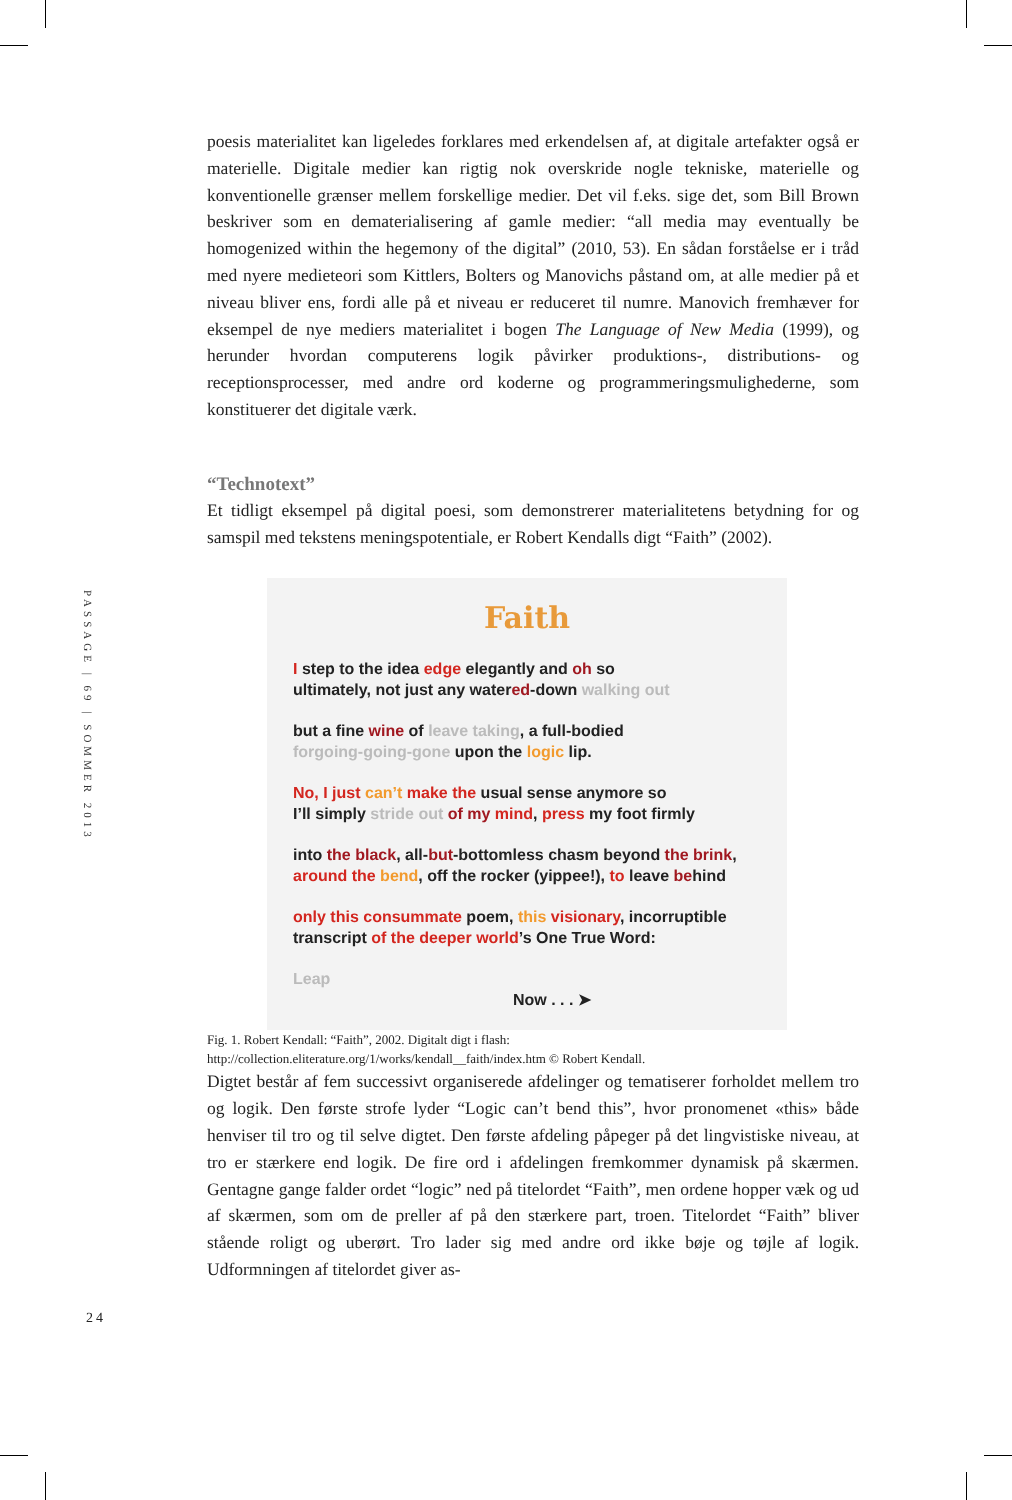PASSAGE | 69 | SOMMER 2013
24
poesis materialitet kan ligeledes forklares med erkendelsen af, at digitale artefakter også er materielle. Digitale medier kan rigtig nok overskride nogle tekniske, materielle og konventionelle grænser mellem forskellige medier. Det vil f.eks. sige det, som Bill Brown beskriver som en dematerialisering af gamle medier: “all media may eventually be homogenized within the hegemony of the digital” (2010, 53). En sådan forståelse er i tråd med nyere medieteori som Kittlers, Bolters og Manovichs påstand om, at alle medier på et niveau bliver ens, fordi alle på et niveau er reduceret til numre. Manovich fremhæver for eksempel de nye mediers materialitet i bogen The Language of New Media (1999), og herunder hvordan computerens logik påvirker produktions-, distributions- og receptionsprocesser, med andre ord koderne og programmeringsmulighederne, som konstituerer det digitale værk.
“Technotext”
Et tidligt eksempel på digital poesi, som demonstrerer materialitetens betydning for og samspil med tekstens meningspotentiale, er Robert Kendalls digt “Faith” (2002).
Faith
I step to the idea edge elegantly and oh so
ultimately, not just any watered-down walking out
but a fine wine of leave taking, a full-bodied
forgoing-going-gone upon the logic lip.
No, I just can’t make the usual sense anymore so
I’ll simply stride out of my mind, press my foot firmly
into the black, all-but-bottomless chasm beyond the brink,
around the bend, off the rocker (yippee!), to leave behind
only this consummate poem, this visionary, incorruptible
transcript of the deeper world’s One True Word:
Leap
Now . . . ➤
Fig. 1. Robert Kendall: “Faith”, 2002. Digitalt digt i flash: http://collection.eliterature.org/1/works/kendall__faith/index.htm © Robert Kendall.
Digtet består af fem successivt organiserede afdelinger og tematiserer forholdet mellem tro og logik. Den første strofe lyder “Logic can’t bend this”, hvor pronomenet «this» både henviser til tro og til selve digtet. Den første afdeling påpeger på det lingvistiske niveau, at tro er stærkere end logik. De fire ord i afdelingen fremkommer dynamisk på skærmen. Gentagne gange falder ordet “logic” ned på titelordet “Faith”, men ordene hopper væk og ud af skærmen, som om de preller af på den stærkere part, troen. Titelordet “Faith” bliver stående roligt og uberørt. Tro lader sig med andre ord ikke bøje og tøjle af logik. Udformningen af titelordet giver as-